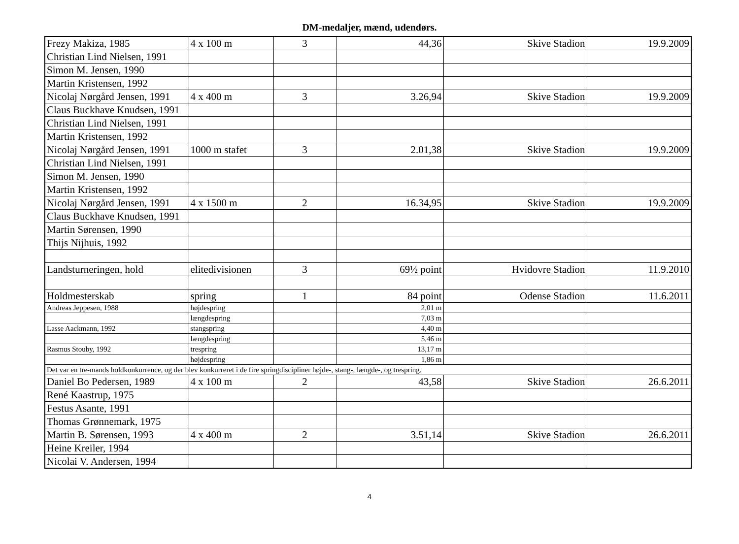DM-medaljer, mænd, udendørs.
| Frezy Makiza, 1985 | 4 x 100 m | 3 | 44,36 | Skive Stadion | 19.9.2009 |
| Christian Lind Nielsen, 1991 | | | | | |
| Simon M. Jensen, 1990 | | | | | |
| Martin Kristensen, 1992 | | | | | |
| Nicolaj Nørgård Jensen, 1991 | 4 x 400 m | 3 | 3.26,94 | Skive Stadion | 19.9.2009 |
| Claus Buckhave Knudsen, 1991 | | | | | |
| Christian Lind Nielsen, 1991 | | | | | |
| Martin Kristensen, 1992 | | | | | |
| Nicolaj Nørgård Jensen, 1991 | 1000 m stafet | 3 | 2.01,38 | Skive Stadion | 19.9.2009 |
| Christian Lind Nielsen, 1991 | | | | | |
| Simon M. Jensen, 1990 | | | | | |
| Martin Kristensen, 1992 | | | | | |
| Nicolaj Nørgård Jensen, 1991 | 4 x 1500 m | 2 | 16.34,95 | Skive Stadion | 19.9.2009 |
| Claus Buckhave Knudsen, 1991 | | | | | |
| Martin Sørensen, 1990 | | | | | |
| Thijs Nijhuis, 1992 | | | | | |
| Landsturneringen, hold | elitedivisionen | 3 | 69½ point | Hvidovre Stadion | 11.9.2010 |
| Holdmesterskab | spring | 1 | 84 point | Odense Stadion | 11.6.2011 |
| Andreas Jeppesen, 1988 | højdespring | | 2,01 m | | |
| | længdespring | | 7,03 m | | |
| Lasse Aackmann, 1992 | stangspring | | 4,40 m | | |
| | længdespring | | 5,46 m | | |
| Rasmus Stouby, 1992 | trespring | | 13,17 m | | |
| | højdespring | | 1,86 m | | |
| Det var en tre-mands holdkonkurrence, og der blev konkurreret i de fire springdiscipliner højde-, stang-, længde-, og trespring. | | | | | |
| Daniel Bo Pedersen, 1989 | 4 x 100 m | 2 | 43,58 | Skive Stadion | 26.6.2011 |
| René Kaastrup, 1975 | | | | | |
| Festus Asante, 1991 | | | | | |
| Thomas Grønnemark, 1975 | | | | | |
| Martin B. Sørensen, 1993 | 4 x 400 m | 2 | 3.51,14 | Skive Stadion | 26.6.2011 |
| Heine Kreiler, 1994 | | | | | |
| Nicolai V. Andersen, 1994 | | | | | |
4